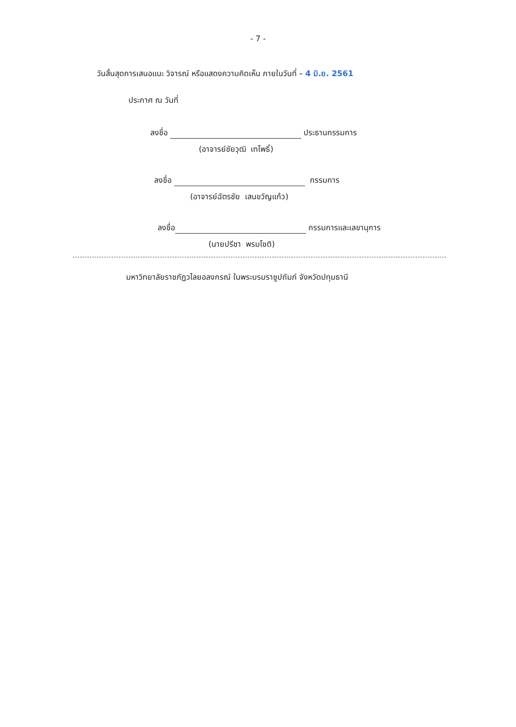- 7 -
วันสิ้นสุดการเสนอแนะ วิจารณ์ หรือแสดงความคิดเห็น ภายในวันที่ - 4 มิ.ย. 2561
ประกาศ ณ วันที่
ลงชื่อ ประธานกรรมการ
(อาจารย์ชัยวุฒิ เทโพธิ์)
ลงชื่อ กรรมการ
(อาจารย์ฉัตรชัย เสนขวัญแก้ว)
ลงชื่อ กรรมการและเลขานุการ
(นายปรีชา พรมโชติ)
มหาวิทยาลัยราชภัฏวไลยอลงกรณ์ ในพระบรมราชูปถัมภ์ จังหวัดปทุมธานี